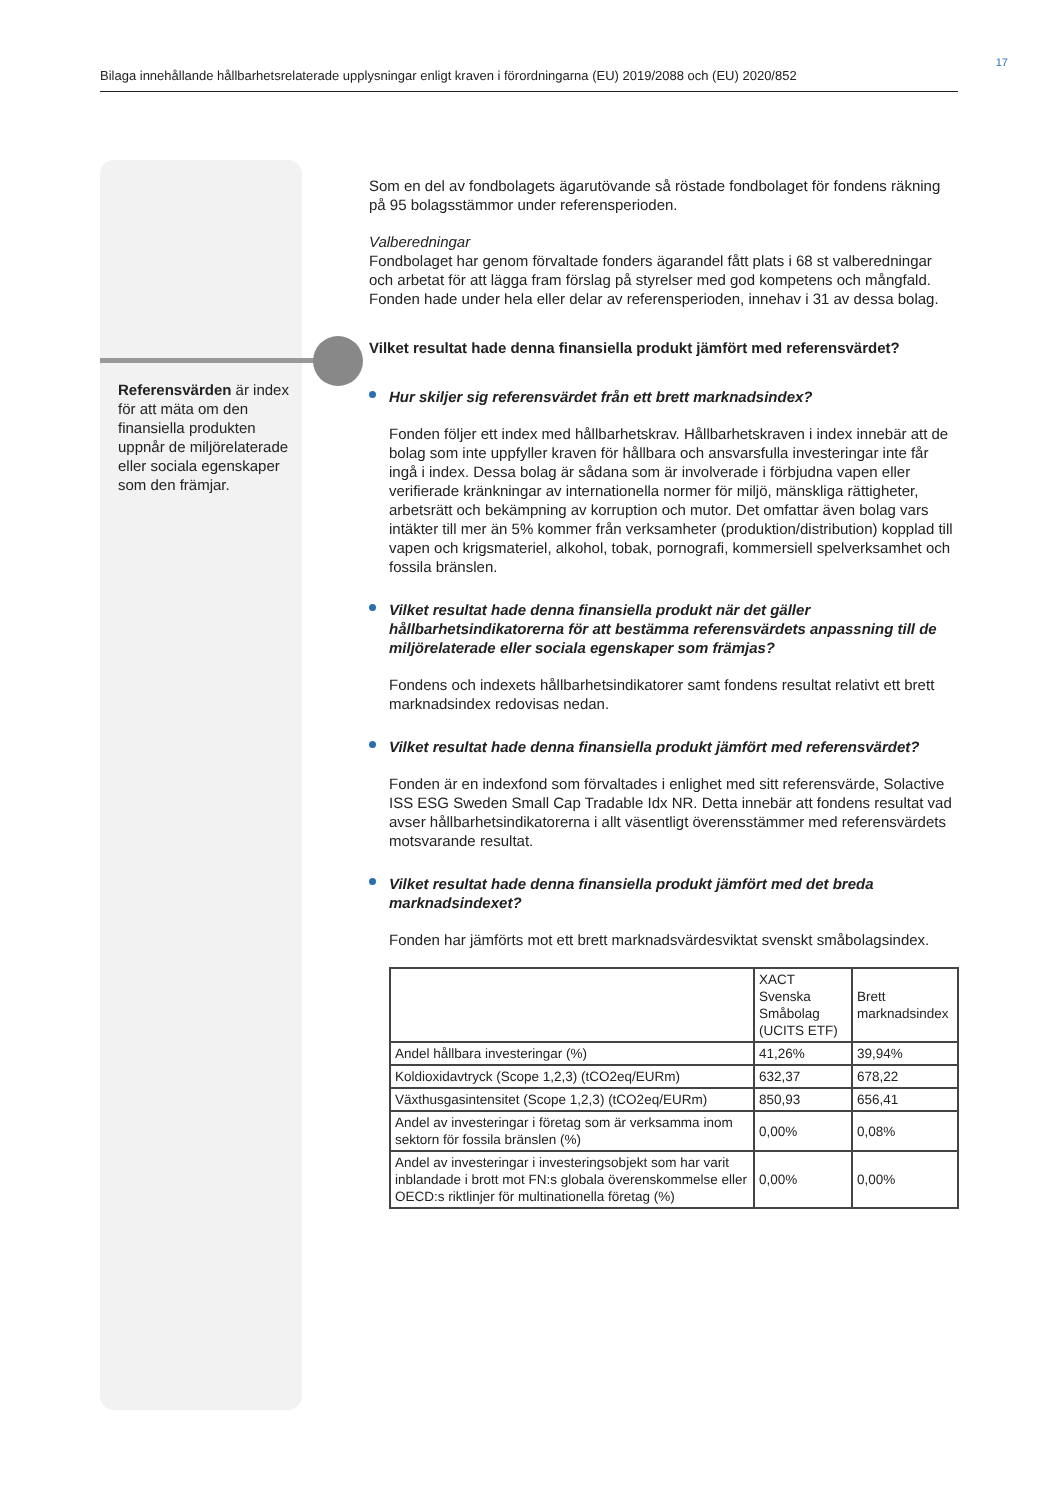17
Bilaga innehållande hållbarhetsrelaterade upplysningar enligt kraven i förordningarna (EU) 2019/2088 och (EU) 2020/852
Referensvärden är index för att mäta om den finansiella produkten uppnår de miljörelaterade eller sociala egenskaper som den främjar.
Som en del av fondbolagets ägarutövande så röstade fondbolaget för fondens räkning på 95 bolagsstämmor under referensperioden.
Valberedningar
Fondbolaget har genom förvaltade fonders ägarandel fått plats i 68 st valberedningar och arbetat för att lägga fram förslag på styrelser med god kompetens och mångfald. Fonden hade under hela eller delar av referensperioden, innehav i 31 av dessa bolag.
Vilket resultat hade denna finansiella produkt jämfört med referensvärdet?
Hur skiljer sig referensvärdet från ett brett marknadsindex?
Fonden följer ett index med hållbarhetskrav. Hållbarhetskraven i index innebär att de bolag som inte uppfyller kraven för hållbara och ansvarsfulla investeringar inte får ingå i index. Dessa bolag är sådana som är involverade i förbjudna vapen eller verifierade kränkningar av internationella normer för miljö, mänskliga rättigheter, arbetsrätt och bekämpning av korruption och mutor. Det omfattar även bolag vars intäkter till mer än 5% kommer från verksamheter (produktion/distribution) kopplad till vapen och krigsmateriel, alkohol, tobak, pornografi, kommersiell spelverksamhet och fossila bränslen.
Vilket resultat hade denna finansiella produkt när det gäller hållbarhetsindikatorerna för att bestämma referensvärdets anpassning till de miljörelaterade eller sociala egenskaper som främjas?
Fondens och indexets hållbarhetsindikatorer samt fondens resultat relativt ett brett marknadsindex redovisas nedan.
Vilket resultat hade denna finansiella produkt jämfört med referensvärdet?
Fonden är en indexfond som förvaltades i enlighet med sitt referensvärde, Solactive ISS ESG Sweden Small Cap Tradable Idx NR. Detta innebär att fondens resultat vad avser hållbarhetsindikatorerna i allt väsentligt överensstämmer med referensvärdets motsvarande resultat.
Vilket resultat hade denna finansiella produkt jämfört med det breda marknadsindexet?
Fonden har jämförts mot ett brett marknadsvärdesviktat svenskt småbolagsindex.
| | XACT Svenska Småbolag (UCITS ETF) | Brett marknadsindex |
| Andel hållbara investeringar (%) | 41,26% | 39,94% |
| Koldioxidavtryck (Scope 1,2,3) (tCO2eq/EURm) | 632,37 | 678,22 |
| Växthusgasintensitet (Scope 1,2,3) (tCO2eq/EURm) | 850,93 | 656,41 |
| Andel av investeringar i företag som är verksamma inom sektorn för fossila bränslen (%) | 0,00% | 0,08% |
| Andel av investeringar i investeringsobjekt som har varit inblandade i brott mot FN:s globala överenskommelse eller OECD:s riktlinjer för multinationella företag (%) | 0,00% | 0,00% |